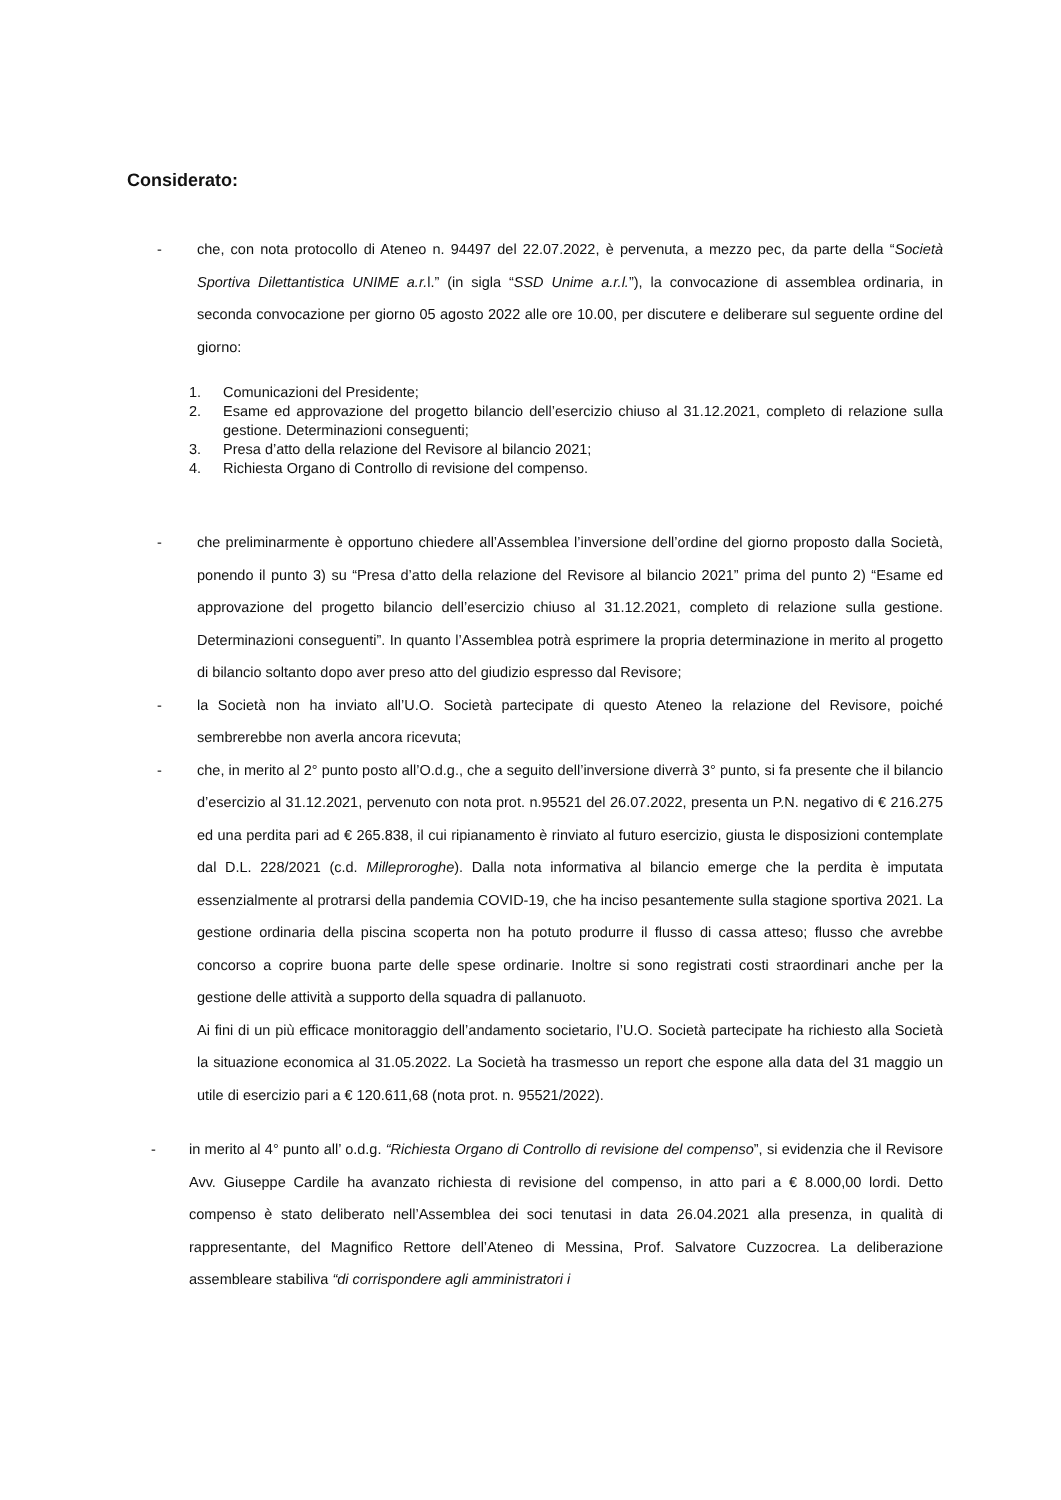Considerato:
- che, con nota protocollo di Ateneo n. 94497 del 22.07.2022, è pervenuta, a mezzo pec, da parte della “Società Sportiva Dilettantistica UNIME a.r. l.” (in sigla “SSD Unime a.r.l.”), la convocazione di assemblea ordinaria, in seconda convocazione per giorno 05 agosto 2022 alle ore 10.00, per discutere e deliberare sul seguente ordine del giorno:
1. Comunicazioni del Presidente;
2. Esame ed approvazione del progetto bilancio dell’esercizio chiuso al 31.12.2021, completo di relazione sulla gestione. Determinazioni conseguenti;
3. Presa d’atto della relazione del Revisore al bilancio 2021;
4. Richiesta Organo di Controllo di revisione del compenso.
- che preliminarmente è opportuno chiedere all’Assemblea l’inversione dell’ordine del giorno proposto dalla Società, ponendo il punto 3) su “Presa d’atto della relazione del Revisore al bilancio 2021” prima del punto 2) “Esame ed approvazione del progetto bilancio dell’esercizio chiuso al 31.12.2021, completo di relazione sulla gestione. Determinazioni conseguenti”. In quanto l’Assemblea potrà esprimere la propria determinazione in merito al progetto di bilancio soltanto dopo aver preso atto del giudizio espresso dal Revisore;
- la Società non ha inviato all’U.O. Società partecipate di questo Ateneo la relazione del Revisore, poiché sembrerebbe non averla ancora ricevuta;
- che, in merito al 2° punto posto all’O.d.g., che a seguito dell’inversione diverrà 3° punto, si fa presente che il bilancio d’esercizio al 31.12.2021, pervenuto con nota prot. n.95521 del 26.07.2022, presenta un P.N. negativo di € 216.275 ed una perdita pari ad € 265.838, il cui ripianamento è rinviato al futuro esercizio, giusta le disposizioni contemplate dal D.L. 228/2021 (c.d. Milleproroghe). Dalla nota informativa al bilancio emerge che la perdita è imputata essenzialmente al protrarsi della pandemia COVID-19, che ha inciso pesantemente sulla stagione sportiva 2021. La gestione ordinaria della piscina scoperta non ha potuto produrre il flusso di cassa atteso; flusso che avrebbe concorso a coprire buona parte delle spese ordinarie. Inoltre si sono registrati costi straordinari anche per la gestione delle attività a supporto della squadra di pallanuoto.
Ai fini di un più efficace monitoraggio dell’andamento societario, l’U.O. Società partecipate ha richiesto alla Società la situazione economica al 31.05.2022. La Società ha trasmesso un report che espone alla data del 31 maggio un utile di esercizio pari a € 120.611,68 (nota prot. n. 95521/2022).
- in merito al 4° punto all’ o.d.g. “Richiesta Organo di Controllo di revisione del compenso”, si evidenzia che il Revisore Avv. Giuseppe Cardile ha avanzato richiesta di revisione del compenso, in atto pari a € 8.000,00 lordi. Detto compenso è stato deliberato nell’Assemblea dei soci tenutasi in data 26.04.2021 alla presenza, in qualità di rappresentante, del Magnifico Rettore dell’Ateneo di Messina, Prof. Salvatore Cuzzocrea. La deliberazione assembleare stabiliva “di corrispondere agli amministratori i